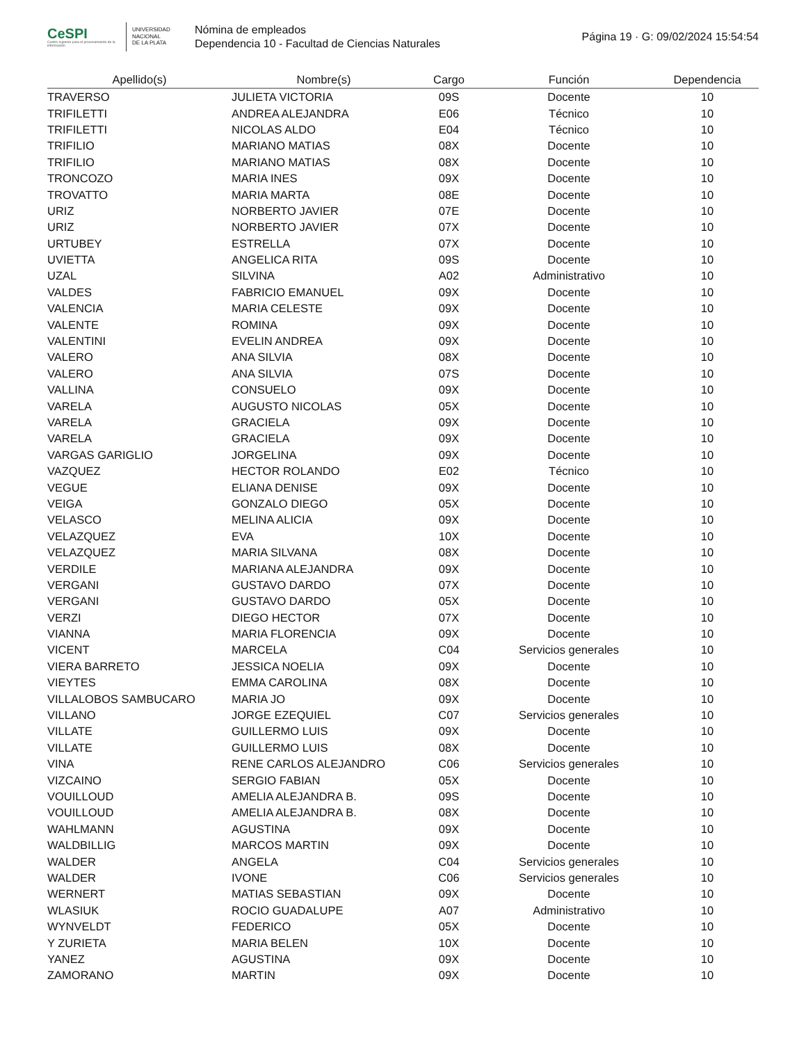CeSPI
Centro superior para el procesamiento de la información
UNIVERSIDAD
NACIONAL
DE LA PLATA
Nómina de empleados
Dependencia 10 - Facultad de Ciencias Naturales
Página 19 · G: 09/02/2024 15:54:54
| Apellido(s) | Nombre(s) | Cargo | Función | Dependencia |
| --- | --- | --- | --- | --- |
| TRAVERSO | JULIETA VICTORIA | 09S | Docente | 10 |
| TRIFILETTI | ANDREA ALEJANDRA | E06 | Técnico | 10 |
| TRIFILETTI | NICOLAS ALDO | E04 | Técnico | 10 |
| TRIFILIO | MARIANO MATIAS | 08X | Docente | 10 |
| TRIFILIO | MARIANO MATIAS | 08X | Docente | 10 |
| TRONCOZO | MARIA INES | 09X | Docente | 10 |
| TROVATTO | MARIA MARTA | 08E | Docente | 10 |
| URIZ | NORBERTO JAVIER | 07E | Docente | 10 |
| URIZ | NORBERTO JAVIER | 07X | Docente | 10 |
| URTUBEY | ESTRELLA | 07X | Docente | 10 |
| UVIETTA | ANGELICA RITA | 09S | Docente | 10 |
| UZAL | SILVINA | A02 | Administrativo | 10 |
| VALDES | FABRICIO EMANUEL | 09X | Docente | 10 |
| VALENCIA | MARIA CELESTE | 09X | Docente | 10 |
| VALENTE | ROMINA | 09X | Docente | 10 |
| VALENTINI | EVELIN ANDREA | 09X | Docente | 10 |
| VALERO | ANA SILVIA | 08X | Docente | 10 |
| VALERO | ANA SILVIA | 07S | Docente | 10 |
| VALLINA | CONSUELO | 09X | Docente | 10 |
| VARELA | AUGUSTO NICOLAS | 05X | Docente | 10 |
| VARELA | GRACIELA | 09X | Docente | 10 |
| VARELA | GRACIELA | 09X | Docente | 10 |
| VARGAS GARIGLIO | JORGELINA | 09X | Docente | 10 |
| VAZQUEZ | HECTOR ROLANDO | E02 | Técnico | 10 |
| VEGUE | ELIANA DENISE | 09X | Docente | 10 |
| VEIGA | GONZALO DIEGO | 05X | Docente | 10 |
| VELASCO | MELINA ALICIA | 09X | Docente | 10 |
| VELAZQUEZ | EVA | 10X | Docente | 10 |
| VELAZQUEZ | MARIA SILVANA | 08X | Docente | 10 |
| VERDILE | MARIANA ALEJANDRA | 09X | Docente | 10 |
| VERGANI | GUSTAVO DARDO | 07X | Docente | 10 |
| VERGANI | GUSTAVO DARDO | 05X | Docente | 10 |
| VERZI | DIEGO HECTOR | 07X | Docente | 10 |
| VIANNA | MARIA FLORENCIA | 09X | Docente | 10 |
| VICENT | MARCELA | C04 | Servicios generales | 10 |
| VIERA BARRETO | JESSICA NOELIA | 09X | Docente | 10 |
| VIEYTES | EMMA CAROLINA | 08X | Docente | 10 |
| VILLALOBOS SAMBUCARO | MARIA JO | 09X | Docente | 10 |
| VILLANO | JORGE EZEQUIEL | C07 | Servicios generales | 10 |
| VILLATE | GUILLERMO LUIS | 09X | Docente | 10 |
| VILLATE | GUILLERMO LUIS | 08X | Docente | 10 |
| VINA | RENE CARLOS ALEJANDRO | C06 | Servicios generales | 10 |
| VIZCAINO | SERGIO FABIAN | 05X | Docente | 10 |
| VOUILLOUD | AMELIA ALEJANDRA B. | 09S | Docente | 10 |
| VOUILLOUD | AMELIA ALEJANDRA B. | 08X | Docente | 10 |
| WAHLMANN | AGUSTINA | 09X | Docente | 10 |
| WALDBILLIG | MARCOS MARTIN | 09X | Docente | 10 |
| WALDER | ANGELA | C04 | Servicios generales | 10 |
| WALDER | IVONE | C06 | Servicios generales | 10 |
| WERNERT | MATIAS SEBASTIAN | 09X | Docente | 10 |
| WLASIUK | ROCIO GUADALUPE | A07 | Administrativo | 10 |
| WYNVELDT | FEDERICO | 05X | Docente | 10 |
| Y ZURIETA | MARIA BELEN | 10X | Docente | 10 |
| YANEZ | AGUSTINA | 09X | Docente | 10 |
| ZAMORANO | MARTIN | 09X | Docente | 10 |